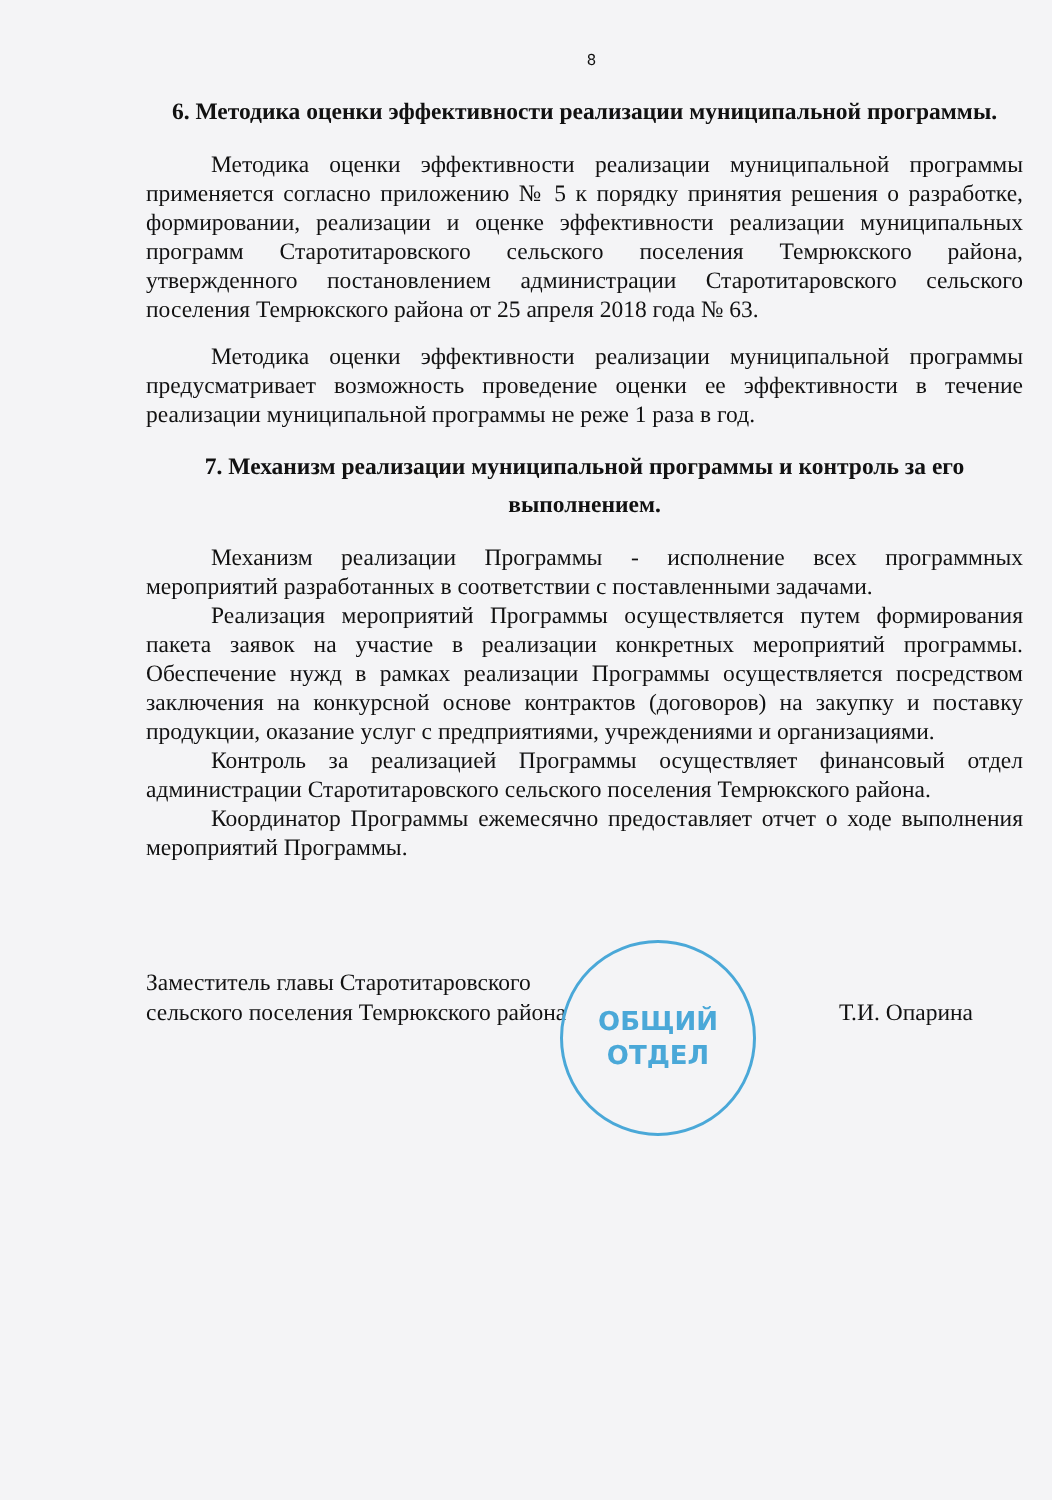8
6. Методика оценки эффективности реализации муниципальной программы.
Методика оценки эффективности реализации муниципальной программы применяется согласно приложению № 5 к порядку принятия решения о разработке, формировании, реализации и оценке эффективности реализации муниципальных программ Старотитаровского сельского поселения Темрюкского района, утвержденного постановлением администрации Старотитаровского сельского поселения Темрюкского района от 25 апреля 2018 года № 63.
Методика оценки эффективности реализации муниципальной программы предусматривает возможность проведение оценки ее эффективности в течение реализации муниципальной программы не реже 1 раза в год.
7. Механизм реализации муниципальной программы и контроль за его выполнением.
Механизм реализации Программы - исполнение всех программных мероприятий разработанных в соответствии с поставленными задачами.
Реализация мероприятий Программы осуществляется путем формирования пакета заявок на участие в реализации конкретных мероприятий программы. Обеспечение нужд в рамках реализации Программы осуществляется посредством заключения на конкурсной основе контрактов (договоров) на закупку и поставку продукции, оказание услуг с предприятиями, учреждениями и организациями.
Контроль за реализацией Программы осуществляет финансовый отдел администрации Старотитаровского сельского поселения Темрюкского района.
Координатор Программы ежемесячно предоставляет отчет о ходе выполнения мероприятий Программы.
Заместитель главы Старотитаровского
сельского поселения Темрюкского района
Т.И. Опарина
ОБЩИЙ
ОТДЕЛ